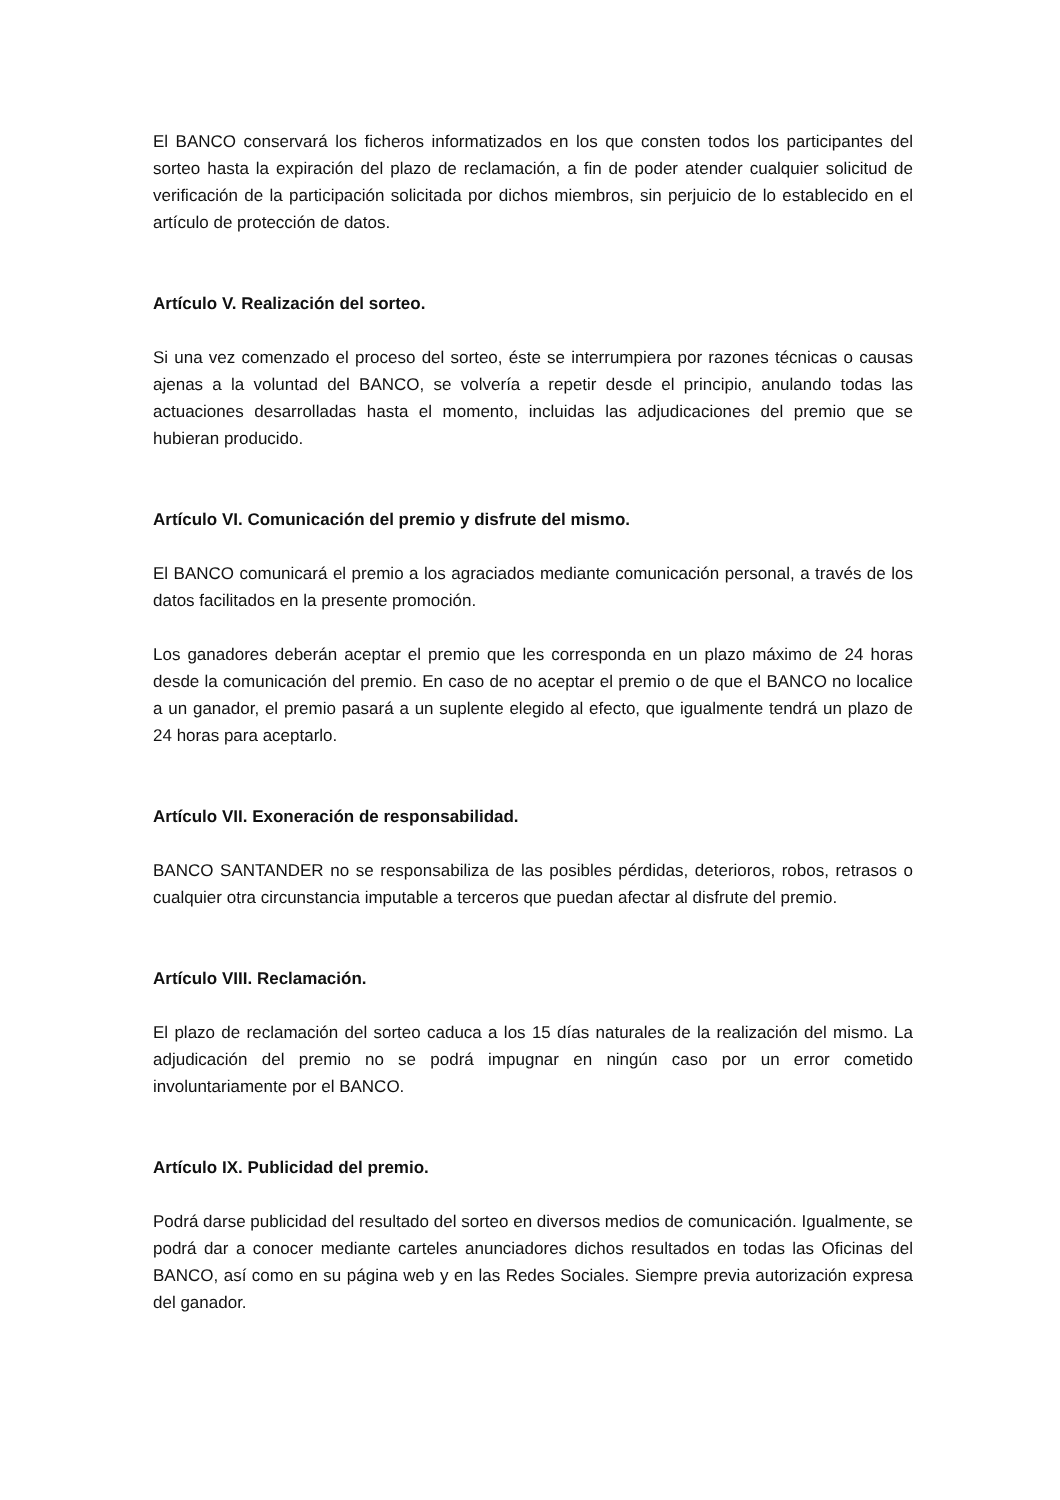El BANCO conservará los ficheros informatizados en los que consten todos los participantes del sorteo hasta la expiración del plazo de reclamación, a fin de poder atender cualquier solicitud de verificación de la participación solicitada por dichos miembros, sin perjuicio de lo establecido en el artículo de protección de datos.
Artículo V. Realización del sorteo.
Si una vez comenzado el proceso del sorteo, éste se interrumpiera por razones técnicas o causas ajenas a la voluntad del BANCO, se volvería a repetir desde el principio, anulando todas las actuaciones desarrolladas hasta el momento, incluidas las adjudicaciones del premio que se hubieran producido.
Artículo VI. Comunicación del premio y disfrute del mismo.
El BANCO comunicará el premio a los agraciados mediante comunicación personal, a través de los datos facilitados en la presente promoción.
Los ganadores deberán aceptar el premio que les corresponda en un plazo máximo de 24 horas desde la comunicación del premio. En caso de no aceptar el premio o de que el BANCO no localice a un ganador, el premio pasará a un suplente elegido al efecto, que igualmente tendrá un plazo de 24 horas para aceptarlo.
Artículo VII. Exoneración de responsabilidad.
BANCO SANTANDER no se responsabiliza de las posibles pérdidas, deterioros, robos, retrasos o cualquier otra circunstancia imputable a terceros que puedan afectar al disfrute del premio.
Artículo VIII. Reclamación.
El plazo de reclamación del sorteo caduca a los 15 días naturales de la realización del mismo. La adjudicación del premio no se podrá impugnar en ningún caso por un error cometido involuntariamente por el BANCO.
Artículo IX. Publicidad del premio.
Podrá darse publicidad del resultado del sorteo en diversos medios de comunicación. Igualmente, se podrá dar a conocer mediante carteles anunciadores dichos resultados en todas las Oficinas del BANCO, así como en su página web y en las Redes Sociales. Siempre previa autorización expresa del ganador.